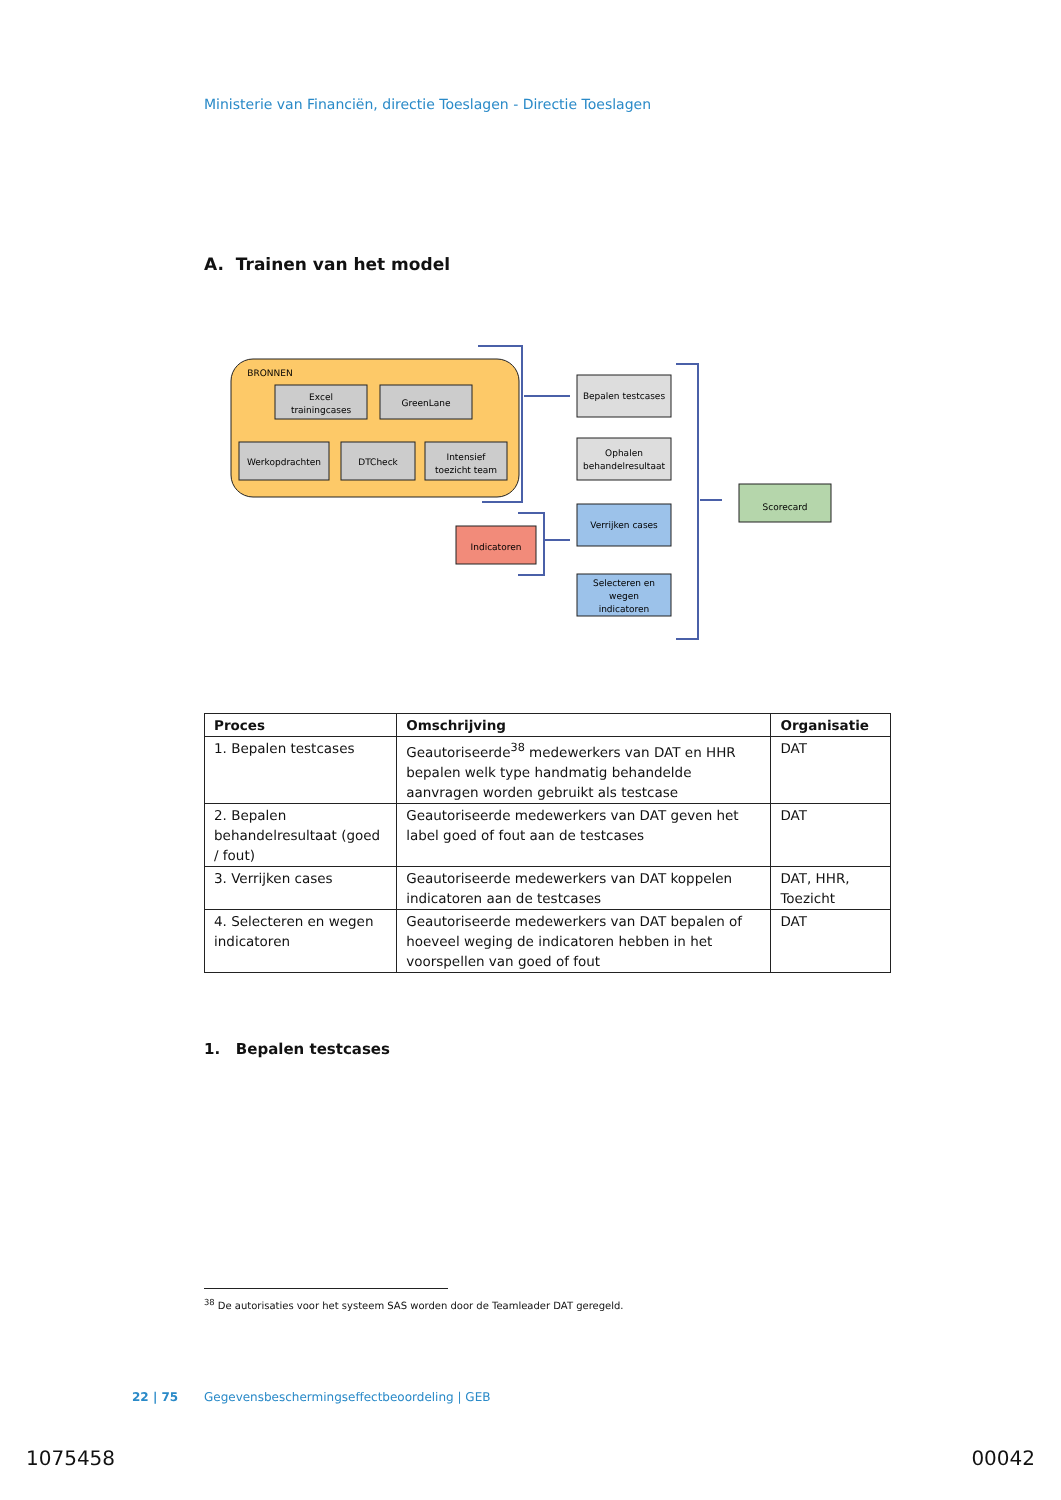Ministerie van Financiën, directie Toeslagen - Directie Toeslagen
A. Trainen van het model
BRONNEN
Excel
trainingcases
GreenLane
Werkopdrachten
DTCheck
Intensief
toezicht team
Indicatoren
Scorecard
Bepalen testcases
Ophalen
behandelresultaat
Verrijken cases
Selecteren en
wegen
indicatoren
| Proces | Omschrijving | Organisatie |
| --- | --- | --- |
| 1. Bepalen testcases | Geautoriseerde<sup>38</sup> medewerkers van DAT en HHR bepalen welk type handmatig behandelde aanvragen worden gebruikt als testcase | DAT |
| 2. Bepalen behandelresultaat (goed / fout) | Geautoriseerde medewerkers van DAT geven het label goed of fout aan de testcases | DAT |
| 3. Verrijken cases | Geautoriseerde medewerkers van DAT koppelen indicatoren aan de testcases | DAT, HHR, Toezicht |
| 4. Selecteren en wegen indicatoren | Geautoriseerde medewerkers van DAT bepalen of hoeveel weging de indicatoren hebben in het voorspellen van goed of fout | DAT |
1. Bepalen testcases
<sup>38</sup> De autorisaties voor het systeem SAS worden door de Teamleader DAT geregeld.
22 | 75 Gegevensbeschermingseffectbeoordeling | GEB
1075458 00042